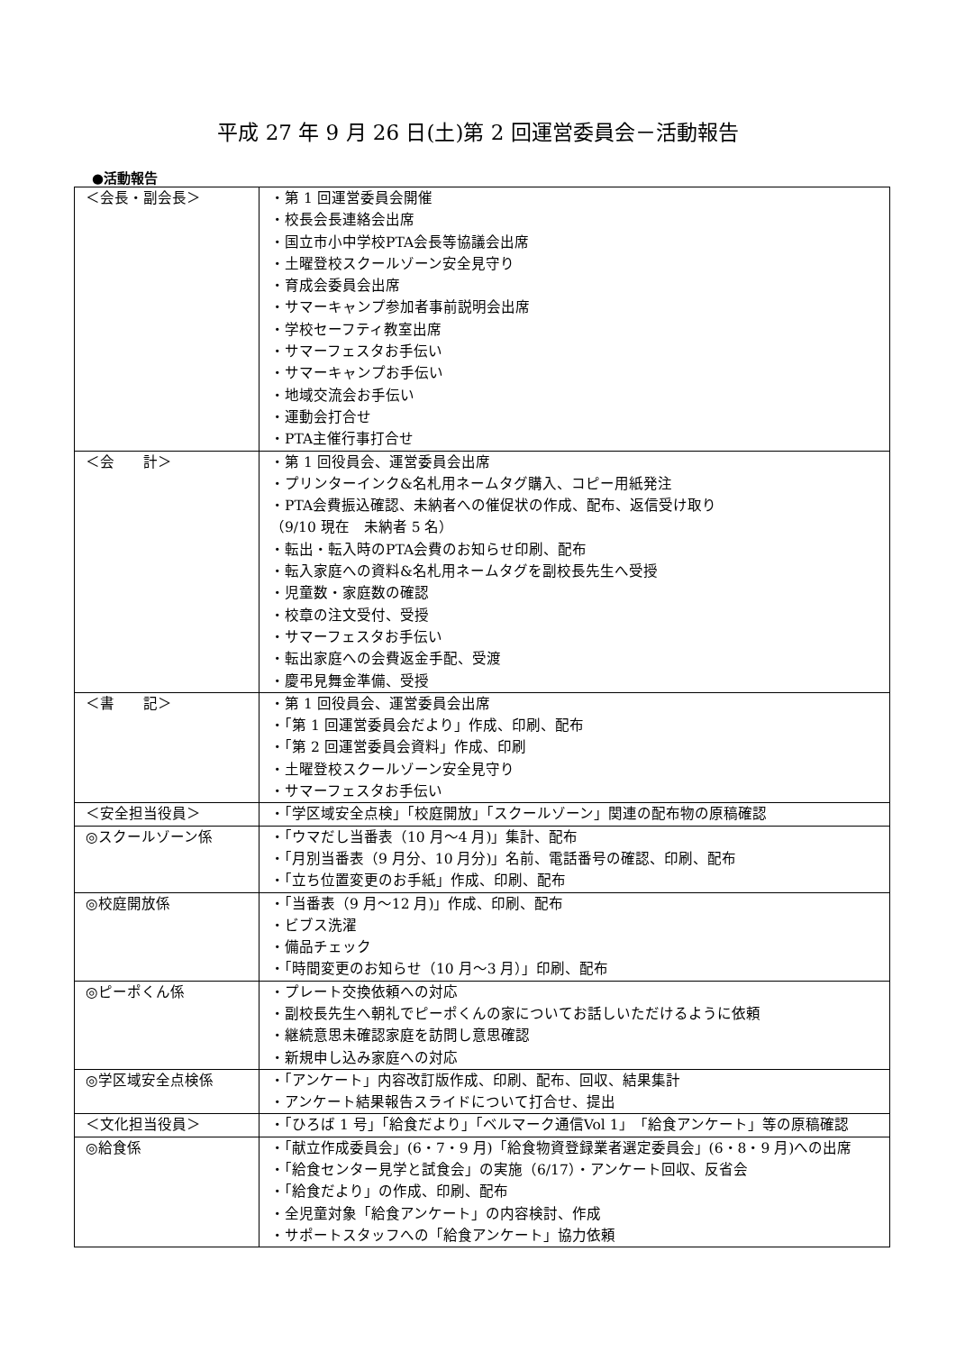平成 27 年 9 月 26 日(土)第 2 回運営委員会－活動報告
●活動報告
| ＜会長・副会長＞ | ・第 1 回運営委員会開催 ・校長会長連絡会出席 ・国立市小中学校PTA会長等協議会出席 ・土曜登校スクールゾーン安全見守り ・育成会委員会出席 ・サマーキャンプ参加者事前説明会出席 ・学校セーフティ教室出席 ・サマーフェスタお手伝い ・サマーキャンプお手伝い ・地域交流会お手伝い ・運動会打合せ ・PTA主催行事打合せ |
| ＜会 計＞ | ・第 1 回役員会、運営委員会出席 ・プリンターインク&名札用ネームタグ購入、コピー用紙発注 ・PTA会費振込確認、未納者への催促状の作成、配布、返信受け取り （9/10 現在 未納者 5 名） ・転出・転入時のPTA会費のお知らせ印刷、配布 ・転入家庭への資料&名札用ネームタグを副校長先生へ受授 ・児童数・家庭数の確認 ・校章の注文受付、受授 ・サマーフェスタお手伝い ・転出家庭への会費返金手配、受渡 ・慶弔見舞金準備、受授 |
| ＜書 記＞ | ・第 1 回役員会、運営委員会出席 ・「第 1 回運営委員会だより」作成、印刷、配布 ・「第 2 回運営委員会資料」作成、印刷 ・土曜登校スクールゾーン安全見守り ・サマーフェスタお手伝い |
| ＜安全担当役員＞ | ・「学区域安全点検」「校庭開放」「スクールゾーン」関連の配布物の原稿確認 |
| ◎スクールゾーン係 | ・「ウマだし当番表（10 月～4 月)」集計、配布 ・「月別当番表（9 月分、10 月分)」名前、電話番号の確認、印刷、配布 ・「立ち位置変更のお手紙」作成、印刷、配布 |
| ◎校庭開放係 | ・「当番表（9 月～12 月)」作成、印刷、配布 ・ビブス洗濯 ・備品チェック ・「時間変更のお知らせ（10 月～3 月）」印刷、配布 |
| ◎ピーポくん係 | ・プレート交換依頼への対応 ・副校長先生へ朝礼でピーポくんの家についてお話しいただけるように依頼 ・継続意思未確認家庭を訪問し意思確認 ・新規申し込み家庭への対応 |
| ◎学区域安全点検係 | ・「アンケート」内容改訂版作成、印刷、配布、回収、結果集計 ・アンケート結果報告スライドについて打合せ、提出 |
| ＜文化担当役員＞ | ・「ひろば 1 号」「給食だより」「ベルマーク通信Vol 1」「給食アンケート」等の原稿確認 |
| ◎給食係 | ・「献立作成委員会」(6・7・9 月)「給食物資登録業者選定委員会」(6・8・9 月)への出席 ・「給食センター見学と試食会」の実施（6/17）・アンケート回収、反省会 ・「給食だより」の作成、印刷、配布 ・全児童対象「給食アンケート」の内容検討、作成 ・サポートスタッフへの「給食アンケート」協力依頼 |